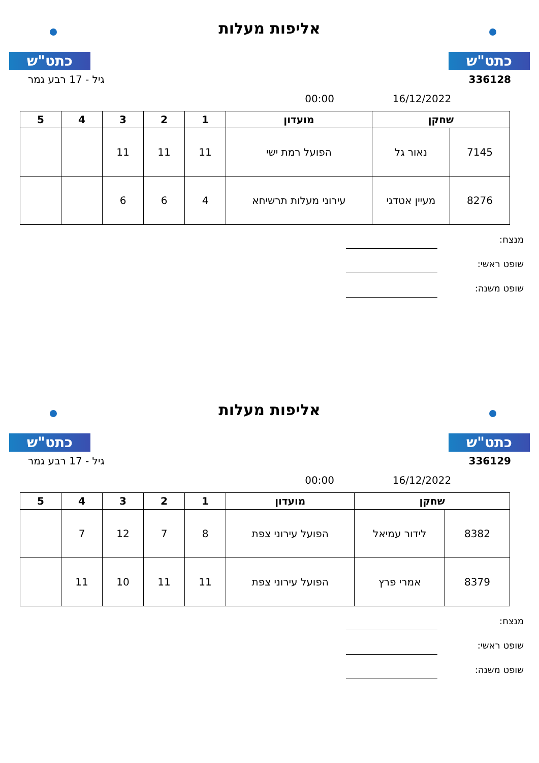כתט"ש
אליפות מעלות
כתט"ש
336128 גיל - 17 רבע גמר
16/12/2022 00:00
| שחקן | | מועדון | 1 | 2 | 3 | 4 | 5 |
| --- | --- | --- | --- | --- | --- | --- | --- |
| 7145 | נאור גל | הפועל רמת ישי | 11 | 11 | 11 | | |
| 8276 | מעיין אטדגי | עירוני מעלות תרשיחא | 4 | 6 | 6 | | |
מנצח:
שופט ראשי:
שופט משנה:
כתט"ש
אליפות מעלות
כתט"ש
336129 גיל - 17 רבע גמר
16/12/2022 00:00
| שחקן | | מועדון | 1 | 2 | 3 | 4 | 5 |
| --- | --- | --- | --- | --- | --- | --- | --- |
| 8382 | לידור עמיאל | הפועל עירוני צפת | 8 | 7 | 12 | 7 | |
| 8379 | אמרי פרץ | הפועל עירוני צפת | 11 | 11 | 10 | 11 | |
מנצח:
שופט ראשי:
שופט משנה: